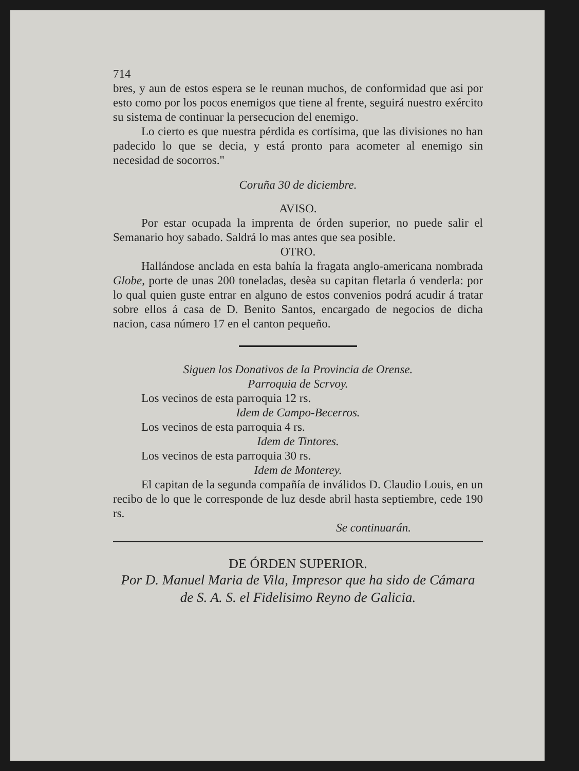714
bres, y aun de estos espera se le reunan muchos, de conformidad que asi por esto como por los pocos enemigos que tiene al frente, seguirá nuestro exército su sistema de continuar la persecucion del enemigo.
Lo cierto es que nuestra pérdida es cortísima, que las divisiones no han padecido lo que se decia, y está pronto para acometer al enemigo sin necesidad de socorros."
Coruña 30 de diciembre.
AVISO.
Por estar ocupada la imprenta de órden superior, no puede salir el Semanario hoy sabado. Saldrá lo mas antes que sea posible.
OTRO.
Hallándose anclada en esta bahía la fragata anglo-americana nombrada Globe, porte de unas 200 toneladas, desèa su capitan fletarla ó venderla: por lo qual quien guste entrar en alguno de estos convenios podrá acudir á tratar sobre ellos á casa de D. Benito Santos, encargado de negocios de dicha nacion, casa número 17 en el canton pequeño.
Siguen los Donativos de la Provincia de Orense.
Parroquia de Scrvoy.
Los vecinos de esta parroquia 12 rs.
Idem de Campo-Becerros.
Los vecinos de esta parroquia 4 rs.
Idem de Tintores.
Los vecinos de esta parroquia 30 rs.
Idem de Monterey.
El capitan de la segunda compañía de inválidos D. Claudio Louis, en un recibo de lo que le corresponde de luz desde abril hasta septiembre, cede 190 rs.
Se continuarán.
DE ÓRDEN SUPERIOR.
Por D. Manuel Maria de Vila, Impresor que ha sido de Cámara de S. A. S. el Fidelisimo Reyno de Galicia.